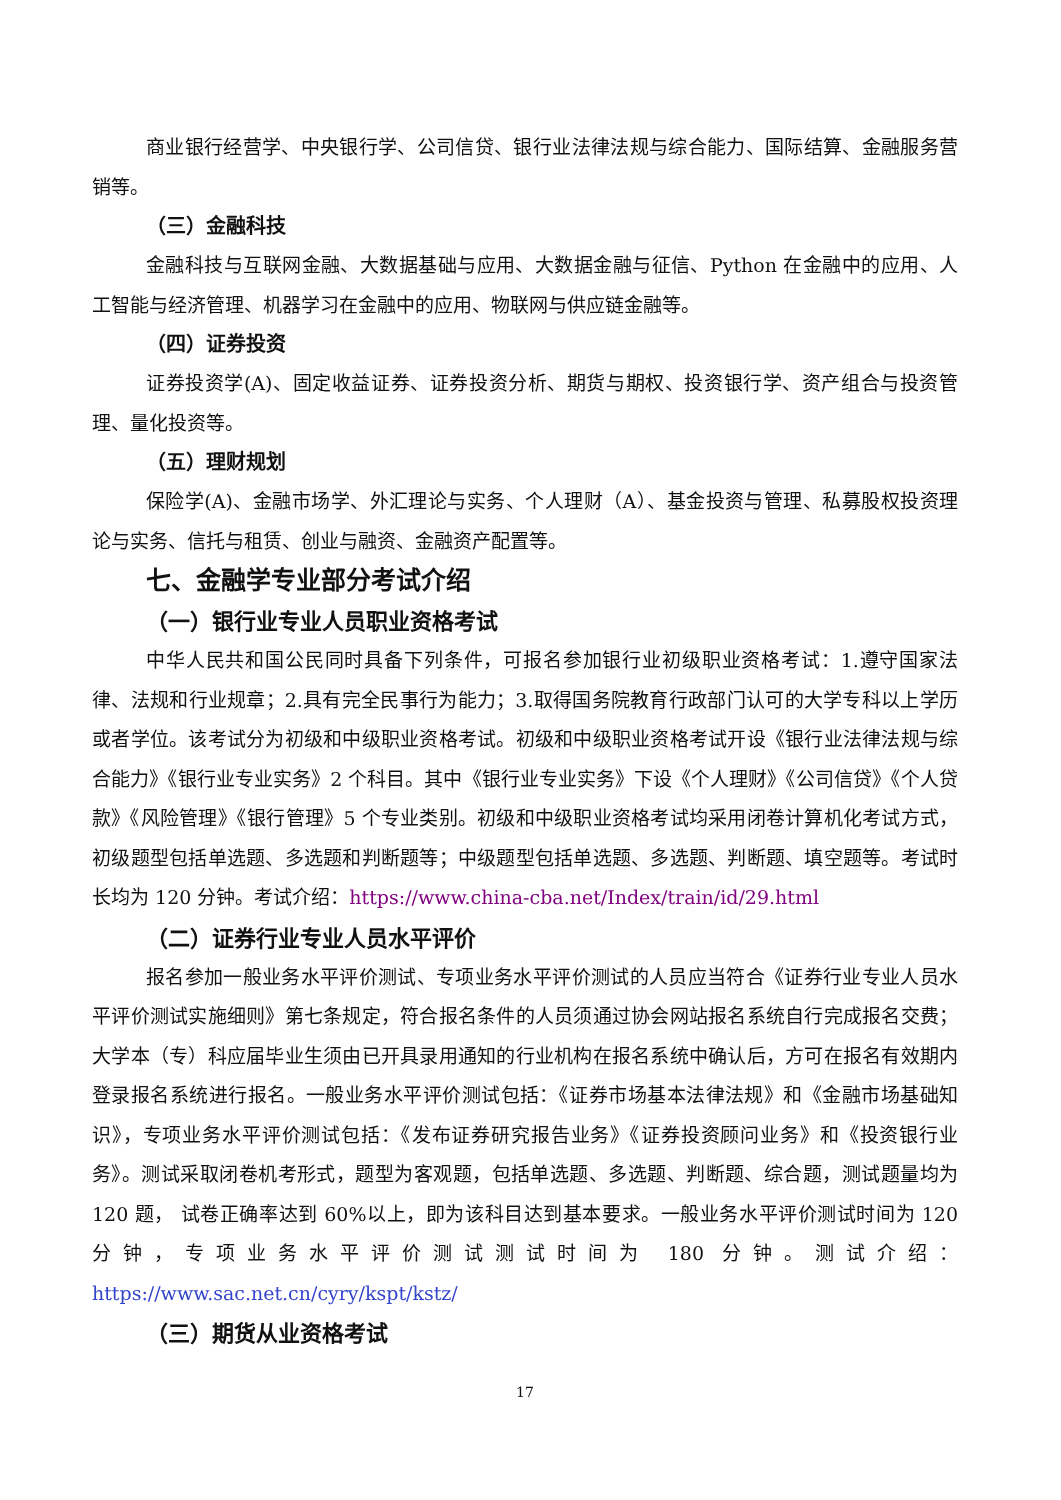商业银行经营学、中央银行学、公司信贷、银行业法律法规与综合能力、国际结算、金融服务营销等。
（三）金融科技
金融科技与互联网金融、大数据基础与应用、大数据金融与征信、Python 在金融中的应用、人工智能与经济管理、机器学习在金融中的应用、物联网与供应链金融等。
（四）证券投资
证券投资学(A)、固定收益证券、证券投资分析、期货与期权、投资银行学、资产组合与投资管理、量化投资等。
（五）理财规划
保险学(A)、金融市场学、外汇理论与实务、个人理财（A）、基金投资与管理、私募股权投资理论与实务、信托与租赁、创业与融资、金融资产配置等。
七、金融学专业部分考试介绍
（一）银行业专业人员职业资格考试
中华人民共和国公民同时具备下列条件，可报名参加银行业初级职业资格考试：1.遵守国家法律、法规和行业规章；2.具有完全民事行为能力；3.取得国务院教育行政部门认可的大学专科以上学历或者学位。该考试分为初级和中级职业资格考试。初级和中级职业资格考试开设《银行业法律法规与综合能力》《银行业专业实务》2 个科目。其中《银行业专业实务》下设《个人理财》《公司信贷》《个人贷款》《风险管理》《银行管理》5 个专业类别。初级和中级职业资格考试均采用闭卷计算机化考试方式，初级题型包括单选题、多选题和判断题等；中级题型包括单选题、多选题、判断题、填空题等。考试时长均为 120 分钟。考试介绍：https://www.china-cba.net/Index/train/id/29.html
（二）证券行业专业人员水平评价
报名参加一般业务水平评价测试、专项业务水平评价测试的人员应当符合《证券行业专业人员水平评价测试实施细则》第七条规定，符合报名条件的人员须通过协会网站报名系统自行完成报名交费；大学本（专）科应届毕业生须由已开具录用通知的行业机构在报名系统中确认后，方可在报名有效期内登录报名系统进行报名。一般业务水平评价测试包括：《证券市场基本法律法规》和《金融市场基础知识》，专项业务水平评价测试包括：《发布证券研究报告业务》《证券投资顾问业务》和《投资银行业务》。测试采取闭卷机考形式，题型为客观题，包括单选题、多选题、判断题、综合题，测试题量均为 120 题， 试卷正确率达到 60%以上，即为该科目达到基本要求。一般业务水平评价测试时间为 120 分钟，专项业务水平评价测试测试时间为 180 分钟。测试介绍：https://www.sac.net.cn/cyry/kspt/kstz/
（三）期货从业资格考试
17